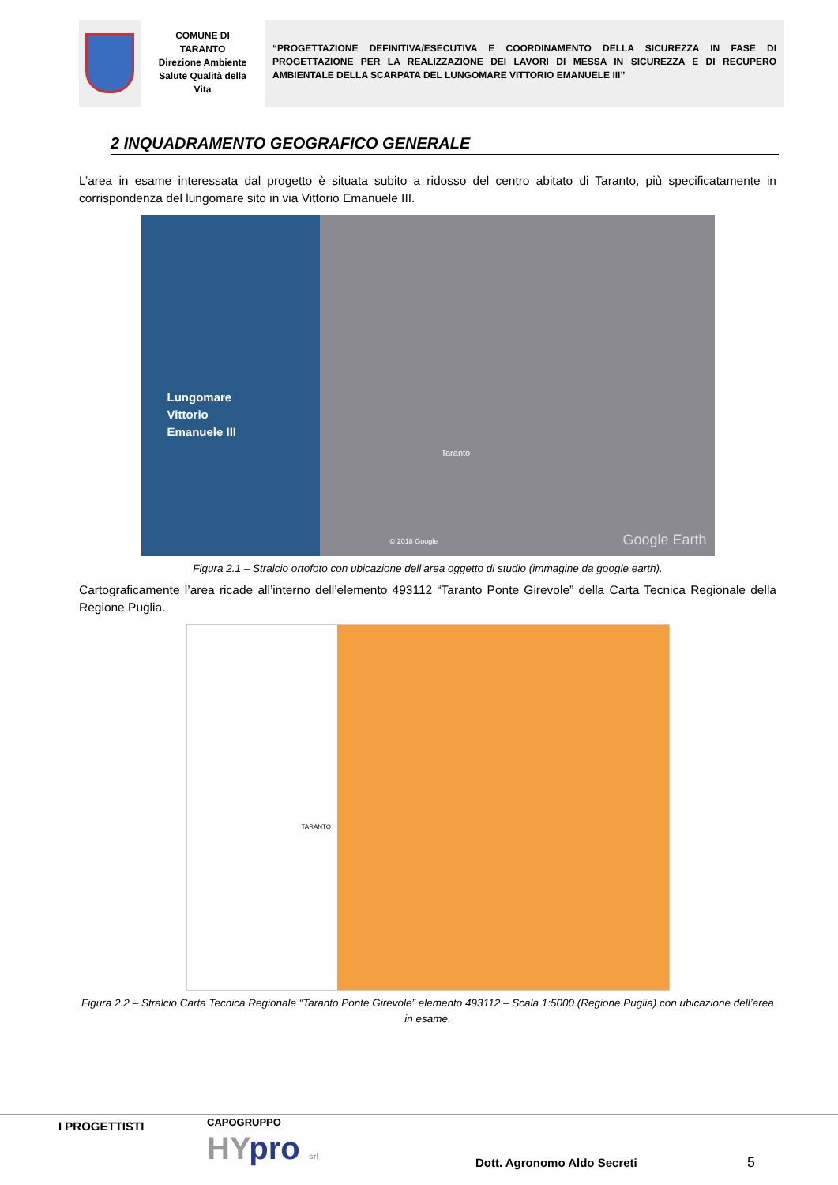COMUNE DI
TARANTO
Direzione Ambiente
Salute Qualità della
Vita
“PROGETTAZIONE DEFINITIVA/ESECUTIVA E COORDINAMENTO DELLA SICUREZZA IN FASE DI PROGETTAZIONE PER LA REALIZZAZIONE DEI LAVORI DI MESSA IN SICUREZZA E DI RECUPERO AMBIENTALE DELLA SCARPATA DEL LUNGOMARE VITTORIO EMANUELE III”
2 INQUADRAMENTO GEOGRAFICO GENERALE
L’area in esame interessata dal progetto è situata subito a ridosso del centro abitato di Taranto, più specificatamente in corrispondenza del lungomare sito in via Vittorio Emanuele III.
Lungomare
Vittorio
Emanuele III
Taranto
© 2018 Google Google Earth
Figura 2.1 – Stralcio ortofoto con ubicazione dell’area oggetto di studio (immagine da google earth).
Cartograficamente l’area ricade all’interno dell’elemento 493112 “Taranto Ponte Girevole” della Carta Tecnica Regionale della Regione Puglia.
TARANTO
Figura 2.2 – Stralcio Carta Tecnica Regionale “Taranto Ponte Girevole” elemento 493112 – Scala 1:5000 (Regione Puglia) con ubicazione dell’area in esame.
I PROGETTISTI CAPOGRUPPO
HYpro srl Dott. Agronomo Aldo Secreti 5